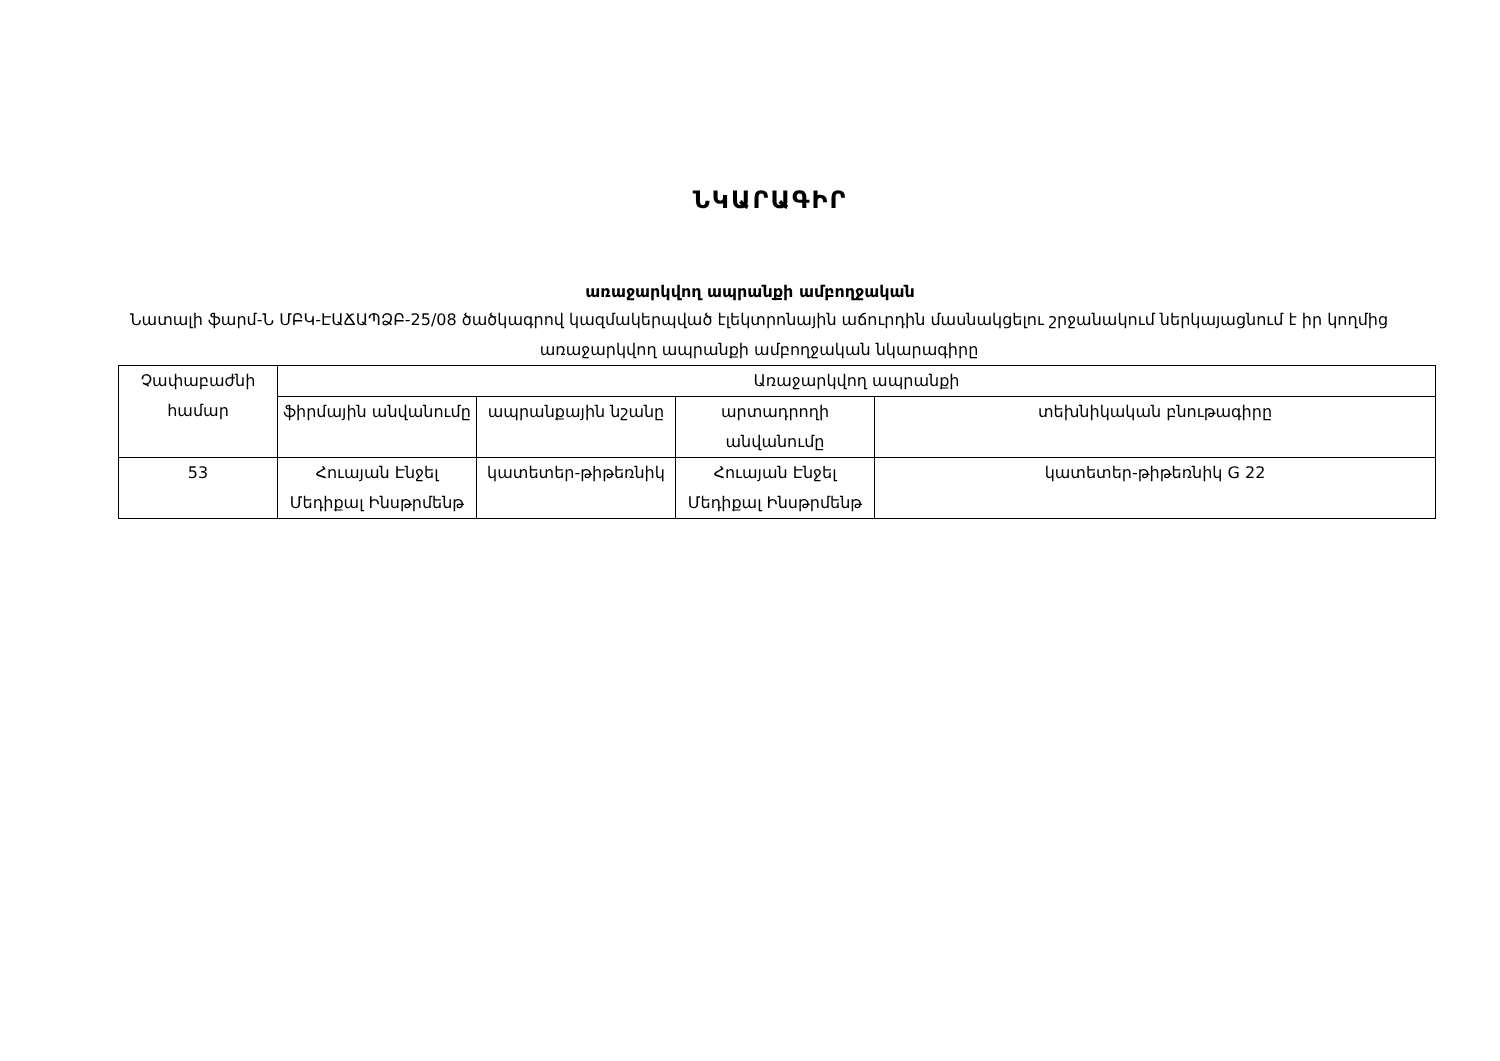ՆԿԱՐԱԳԻՐ
առաջարկվող ապրանքի ամբողջական
Նատալի ֆարմ-Ն ՄԲԿ-ԷԱՃԱՊՁԲ-25/08 ծածկագրով կազմակերպված էլեկտրոնային աճուրդին մասնակցելու շրջանակում ներկայացնում է իր կողմից առաջարկվող ապրանքի ամբողջական նկարագիրը
| Չափաբաժնի համար | Առաջարկվող ապրանքի | | | |
| --- | --- | --- | --- | --- |
| | ֆիրմային անվանումը | ապրանքային նշանը | արտադրողի անվանումը | տեխնիկական բնութագիրը |
| 53 | Հուայան Էնջել Մեդիքալ Ինսթրմենթ | կատետեր-թիթեռնիկ | Հուայան Էնջել Մեդիքալ Ինսթրմենթ | կատետեր-թիթեռնիկ G 22 |